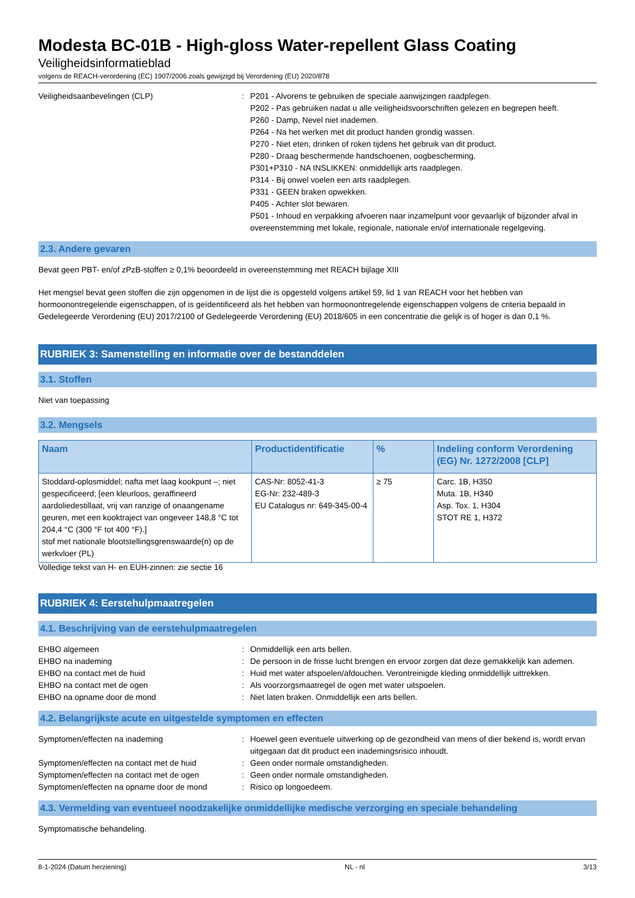Modesta BC-01B - High-gloss Water-repellent Glass Coating
Veiligheidsinformatieblad
volgens de REACH-verordening (EC) 1907/2006 zoals gewijzigd bij Verordening (EU) 2020/878
Veiligheidsaanbevelingen (CLP) : P201 - Alvorens te gebruiken de speciale aanwijzingen raadplegen.
P202 - Pas gebruiken nadat u alle veiligheidsvoorschriften gelezen en begrepen heeft.
P260 - Damp, Nevel niet inademen.
P264 - Na het werken met dit product handen grondig wassen.
P270 - Niet eten, drinken of roken tijdens het gebruik van dit product.
P280 - Draag beschermende handschoenen, oogbescherming.
P301+P310 - NA INSLIKKEN: onmiddellijk arts raadplegen.
P314 - Bij onwel voelen een arts raadplegen.
P331 - GEEN braken opwekken.
P405 - Achter slot bewaren.
P501 - Inhoud en verpakking afvoeren naar inzamelpunt voor gevaarlijk of bijzonder afval in overeenstemming met lokale, regionale, nationale en/of internationale regelgeving.
2.3. Andere gevaren
Bevat geen PBT- en/of zPzB-stoffen ≥ 0,1% beoordeeld in overeenstemming met REACH bijlage XIII
Het mengsel bevat geen stoffen die zijn opgenomen in de lijst die is opgesteld volgens artikel 59, lid 1 van REACH voor het hebben van hormoonontregelende eigenschappen, of is geïdentificeerd als het hebben van hormoonontregelende eigenschappen volgens de criteria bepaald in Gedelegeerde Verordening (EU) 2017/2100 of Gedelegeerde Verordening (EU) 2018/605 in een concentratie die gelijk is of hoger is dan 0,1 %.
RUBRIEK 3: Samenstelling en informatie over de bestanddelen
3.1. Stoffen
Niet van toepassing
3.2. Mengsels
| Naam | Productidentificatie | % | Indeling conform Verordening (EG) Nr. 1272/2008 [CLP] |
| --- | --- | --- | --- |
| Stoddard-oplosmiddel; nafta met laag kookpunt –; niet gespecificeerd; [een kleurloos, geraffineerd aardoliedestillaat, vrij van ranzige of onaangename geuren, met een kooktraject van ongeveer 148,8 °C tot 204,4 °C (300 °F tot 400 °F).] stof met nationale blootstellingsgrenswaarde(n) op de werkvloer (PL) | CAS-Nr: 8052-41-3 EG-Nr: 232-489-3 EU Catalogus nr: 649-345-00-4 | ≥ 75 | Carc. 1B, H350 Muta. 1B, H340 Asp. Tox. 1, H304 STOT RE 1, H372 |
Volledige tekst van H- en EUH-zinnen: zie sectie 16
RUBRIEK 4: Eerstehulpmaatregelen
4.1. Beschrijving van de eerstehulpmaatregelen
EHBO algemeen : Onmiddellijk een arts bellen.
EHBO na inademing : De persoon in de frisse lucht brengen en ervoor zorgen dat deze gemakkelijk kan ademen.
EHBO na contact met de huid : Huid met water afspoelen/afdouchen. Verontreinigde kleding onmiddellijk uittrekken.
EHBO na contact met de ogen : Als voorzorgsmaatregel de ogen met water uitspoelen.
EHBO na opname door de mond : Niet laten braken. Onmiddellijk een arts bellen.
4.2. Belangrijkste acute en uitgestelde symptomen en effecten
Symptomen/effecten na inademing : Hoewel geen eventuele uitwerking op de gezondheid van mens of dier bekend is, wordt ervan uitgegaan dat dit product een inademingsrisico inhoudt.
Symptomen/effecten na contact met de huid : Geen onder normale omstandigheden.
Symptomen/effecten na contact met de ogen : Geen onder normale omstandigheden.
Symptomen/effecten na opname door de mond : Risico op longoedeem.
4.3. Vermelding van eventueel noodzakelijke onmiddellijke medische verzorging en speciale behandeling
Symptomatische behandeling.
8-1-2024 (Datum herziening) NL - nl 3/13